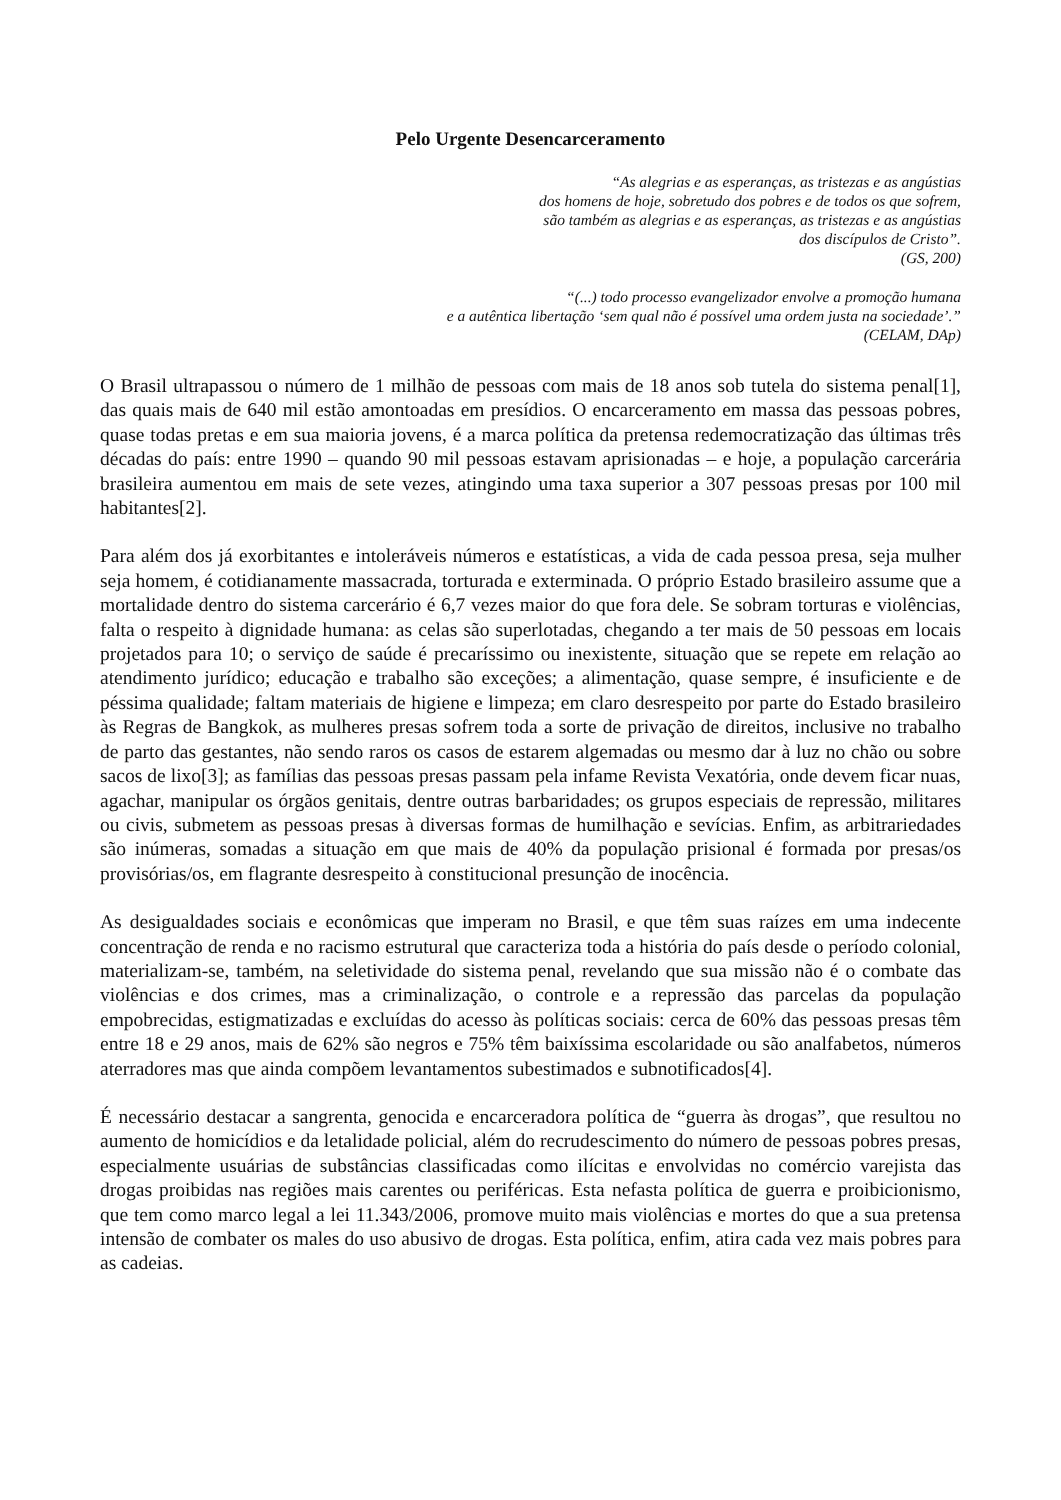Pelo Urgente Desencarceramento
“As alegrias e as esperanças, as tristezas e as angústias
dos homens de hoje, sobretudo dos pobres e de todos os que sofrem,
são também as alegrias e as esperanças, as tristezas e as angústias
dos discípulos de Cristo”.
(GS, 200)
“(...) todo processo evangelizador envolve a promoção humana
e a autêntica libertação ‘sem qual não é possível uma ordem justa na sociedade’.”
(CELAM, DAp)
O Brasil ultrapassou o número de 1 milhão de pessoas com mais de 18 anos sob tutela do sistema penal[1], das quais mais de 640 mil estão amontoadas em presídios. O encarceramento em massa das pessoas pobres, quase todas pretas e em sua maioria jovens, é a marca política da pretensa redemocratização das últimas três décadas do país: entre 1990 – quando 90 mil pessoas estavam aprisionadas – e hoje, a população carcerária brasileira aumentou em mais de sete vezes, atingindo uma taxa superior a 307 pessoas presas por 100 mil habitantes[2].
Para além dos já exorbitantes e intoleráveis números e estatísticas, a vida de cada pessoa presa, seja mulher seja homem, é cotidianamente massacrada, torturada e exterminada. O próprio Estado brasileiro assume que a mortalidade dentro do sistema carcerário é 6,7 vezes maior do que fora dele. Se sobram torturas e violências, falta o respeito à dignidade humana: as celas são superlotadas, chegando a ter mais de 50 pessoas em locais projetados para 10; o serviço de saúde é precaríssimo ou inexistente, situação que se repete em relação ao atendimento jurídico; educação e trabalho são exceções; a alimentação, quase sempre, é insuficiente e de péssima qualidade; faltam materiais de higiene e limpeza; em claro desrespeito por parte do Estado brasileiro às Regras de Bangkok, as mulheres presas sofrem toda a sorte de privação de direitos, inclusive no trabalho de parto das gestantes, não sendo raros os casos de estarem algemadas ou mesmo dar à luz no chão ou sobre sacos de lixo[3]; as famílias das pessoas presas passam pela infame Revista Vexatória, onde devem ficar nuas, agachar, manipular os órgãos genitais, dentre outras barbaridades; os grupos especiais de repressão, militares ou civis, submetem as pessoas presas à diversas formas de humilhação e sevícias. Enfim, as arbitrariedades são inúmeras, somadas a situação em que mais de 40% da população prisional é formada por presas/os provisórias/os, em flagrante desrespeito à constitucional presunção de inocência.
As desigualdades sociais e econômicas que imperam no Brasil, e que têm suas raízes em uma indecente concentração de renda e no racismo estrutural que caracteriza toda a história do país desde o período colonial, materializam-se, também, na seletividade do sistema penal, revelando que sua missão não é o combate das violências e dos crimes, mas a criminalização, o controle e a repressão das parcelas da população empobrecidas, estigmatizadas e excluídas do acesso às políticas sociais: cerca de 60% das pessoas presas têm entre 18 e 29 anos, mais de 62% são negros e 75% têm baixíssima escolaridade ou são analfabetos, números aterradores mas que ainda compõem levantamentos subestimados e subnotificados[4].
É necessário destacar a sangrenta, genocida e encarceradora política de “guerra às drogas”, que resultou no aumento de homicídios e da letalidade policial, além do recrudescimento do número de pessoas pobres presas, especialmente usuárias de substâncias classificadas como ilícitas e envolvidas no comércio varejista das drogas proibidas nas regiões mais carentes ou periféricas. Esta nefasta política de guerra e proibicionismo, que tem como marco legal a lei 11.343/2006, promove muito mais violências e mortes do que a sua pretensa intensão de combater os males do uso abusivo de drogas. Esta política, enfim, atira cada vez mais pobres para as cadeias.